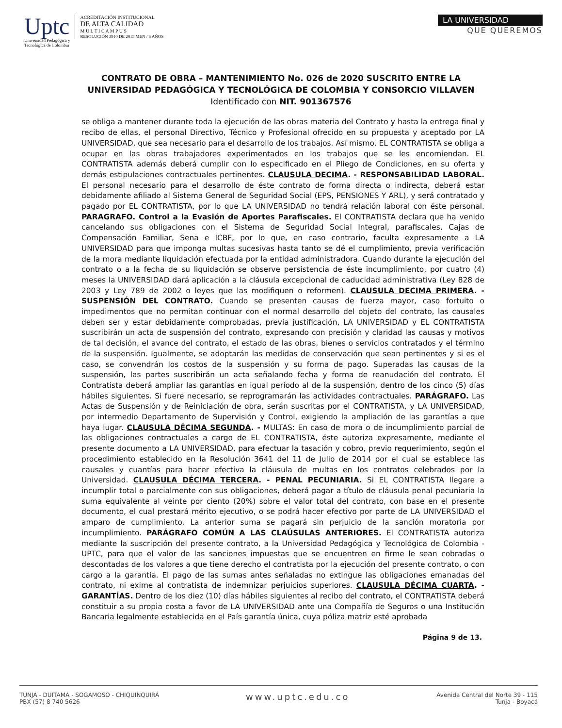Uptc
Universidad Pedagógica y
Tecnológica de Colombia
ACREDITACIÓN INSTITUCIONAL
DE ALTA CALIDAD
M U L T I C A M P U S
RESOLUCIÓN 3910 DE 2015 MEN / 6 AÑOS
LA UNIVERSIDAD
QUE QUEREMOS
CONTRATO DE OBRA – MANTENIMIENTO No. 026 de 2020 SUSCRITO ENTRE LA UNIVERSIDAD PEDAGÓGICA Y TECNOLÓGICA DE COLOMBIA Y CONSORCIO VILLAVEN Identificado con NIT. 901367576
se obliga a mantener durante toda la ejecución de las obras materia del Contrato y hasta la entrega final y recibo de ellas, el personal Directivo, Técnico y Profesional ofrecido en su propuesta y aceptado por LA UNIVERSIDAD, que sea necesario para el desarrollo de los trabajos. Así mismo, EL CONTRATISTA se obliga a ocupar en las obras trabajadores experimentados en los trabajos que se les encomiendan. EL CONTRATISTA además deberá cumplir con lo especificado en el Pliego de Condiciones, en su oferta y demás estipulaciones contractuales pertinentes. CLAUSULA DECIMA. - RESPONSABILIDAD LABORAL. El personal necesario para el desarrollo de éste contrato de forma directa o indirecta, deberá estar debidamente afiliado al Sistema General de Seguridad Social (EPS, PENSIONES Y ARL), y será contratado y pagado por EL CONTRATISTA, por lo que LA UNIVERSIDAD no tendrá relación laboral con éste personal. PARAGRAFO. Control a la Evasión de Aportes Parafiscales. El CONTRATISTA declara que ha venido cancelando sus obligaciones con el Sistema de Seguridad Social Integral, parafiscales, Cajas de Compensación Familiar, Sena e ICBF, por lo que, en caso contrario, faculta expresamente a LA UNIVERSIDAD para que imponga multas sucesivas hasta tanto se dé el cumplimiento, previa verificación de la mora mediante liquidación efectuada por la entidad administradora. Cuando durante la ejecución del contrato o a la fecha de su liquidación se observe persistencia de éste incumplimiento, por cuatro (4) meses la UNIVERSIDAD dará aplicación a la cláusula excepcional de caducidad administrativa (Ley 828 de 2003 y Ley 789 de 2002 o leyes que las modifiquen o reformen). CLAUSULA DECIMA PRIMERA. - SUSPENSIÓN DEL CONTRATO. Cuando se presenten causas de fuerza mayor, caso fortuito o impedimentos que no permitan continuar con el normal desarrollo del objeto del contrato, las causales deben ser y estar debidamente comprobadas, previa justificación, LA UNIVERSIDAD y EL CONTRATISTA suscribirán un acta de suspensión del contrato, expresando con precisión y claridad las causas y motivos de tal decisión, el avance del contrato, el estado de las obras, bienes o servicios contratados y el término de la suspensión. Igualmente, se adoptarán las medidas de conservación que sean pertinentes y si es el caso, se convendrán los costos de la suspensión y su forma de pago. Superadas las causas de la suspensión, las partes suscribirán un acta señalando fecha y forma de reanudación del contrato. El Contratista deberá ampliar las garantías en igual período al de la suspensión, dentro de los cinco (5) días hábiles siguientes. Si fuere necesario, se reprogramarán las actividades contractuales. PARÁGRAFO. Las Actas de Suspensión y de Reiniciación de obra, serán suscritas por el CONTRATISTA, y LA UNIVERSIDAD, por intermedio Departamento de Supervisión y Control, exigiendo la ampliación de las garantías a que haya lugar. CLAUSULA DÉCIMA SEGUNDA. - MULTAS: En caso de mora o de incumplimiento parcial de las obligaciones contractuales a cargo de EL CONTRATISTA, éste autoriza expresamente, mediante el presente documento a LA UNIVERSIDAD, para efectuar la tasación y cobro, previo requerimiento, según el procedimiento establecido en la Resolución 3641 del 11 de Julio de 2014 por el cual se establece las causales y cuantías para hacer efectiva la cláusula de multas en los contratos celebrados por la Universidad. CLAUSULA DÉCIMA TERCERA. - PENAL PECUNIARIA. Si EL CONTRATISTA llegare a incumplir total o parcialmente con sus obligaciones, deberá pagar a título de cláusula penal pecuniaria la suma equivalente al veinte por ciento (20%) sobre el valor total del contrato, con base en el presente documento, el cual prestará mérito ejecutivo, o se podrá hacer efectivo por parte de LA UNIVERSIDAD el amparo de cumplimiento. La anterior suma se pagará sin perjuicio de la sanción moratoria por incumplimiento. PARÁGRAFO COMÚN A LAS CLAÚSULAS ANTERIORES. El CONTRATISTA autoriza mediante la suscripción del presente contrato, a la Universidad Pedagógica y Tecnológica de Colombia - UPTC, para que el valor de las sanciones impuestas que se encuentren en firme le sean cobradas o descontadas de los valores a que tiene derecho el contratista por la ejecución del presente contrato, o con cargo a la garantía. El pago de las sumas antes señaladas no extingue las obligaciones emanadas del contrato, ni exime al contratista de indemnizar perjuicios superiores. CLAUSULA DÉCIMA CUARTA. - GARANTÍAS. Dentro de los diez (10) días hábiles siguientes al recibo del contrato, el CONTRATISTA deberá constituir a su propia costa a favor de LA UNIVERSIDAD ante una Compañía de Seguros o una Institución Bancaria legalmente establecida en el País garantía única, cuya póliza matriz esté aprobada
Página 9 de 13.
TUNJA - DUITAMA - SOGAMOSO - CHIQUINQUIRÁ
PBX (57) 8 740 5626
www.uptc.edu.co
Avenida Central del Norte 39 - 115
Tunja - Boyacá